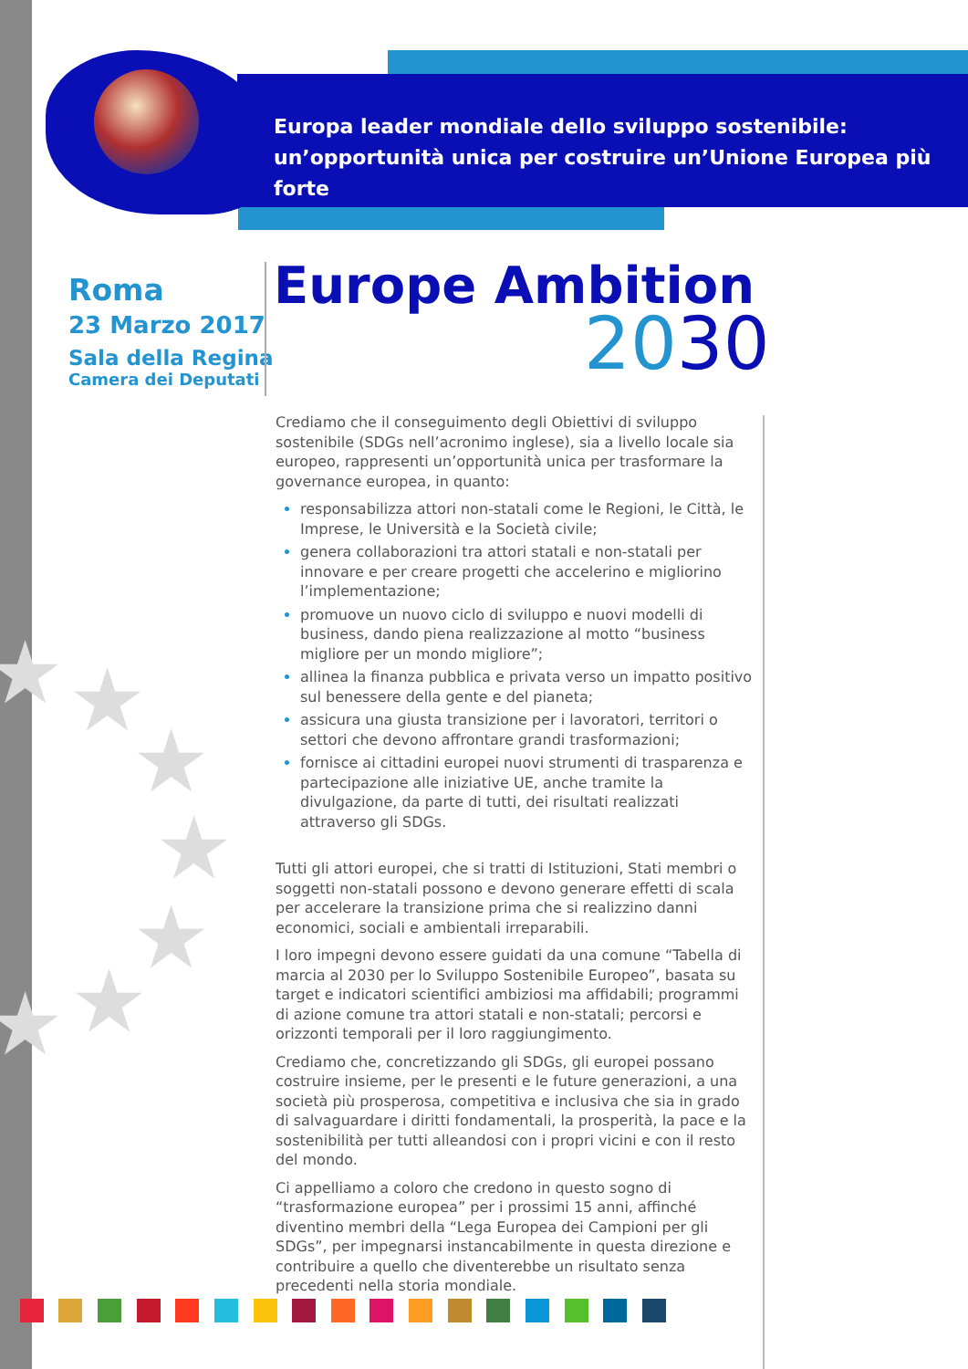Europa leader mondiale dello sviluppo sostenibile:
un’opportunità unica per costruire un’Unione Europea più forte
Roma
23 Marzo 2017
Sala della Regina
Camera dei Deputati
Europe Ambition
2030
★ ★
★
★
★
★
★
Crediamo che il conseguimento degli Obiettivi di sviluppo sostenibile (SDGs nell’acronimo inglese), sia a livello locale sia europeo, rappresenti un’opportunità unica per trasformare la governance europea, in quanto:
responsabilizza attori non-statali come le Regioni, le Città, le Imprese, le Università e la Società civile;
genera collaborazioni tra attori statali e non-statali per innovare e per creare progetti che accelerino e migliorino l’implementazione;
promuove un nuovo ciclo di sviluppo e nuovi modelli di business, dando piena realizzazione al motto “business migliore per un mondo migliore”;
allinea la finanza pubblica e privata verso un impatto positivo sul benessere della gente e del pianeta;
assicura una giusta transizione per i lavoratori, territori o settori che devono affrontare grandi trasformazioni;
fornisce ai cittadini europei nuovi strumenti di trasparenza e partecipazione alle iniziative UE, anche tramite la divulgazione, da parte di tutti, dei risultati realizzati attraverso gli SDGs.
Tutti gli attori europei, che si tratti di Istituzioni, Stati membri o soggetti non-statali possono e devono generare effetti di scala per accelerare la transizione prima che si realizzino danni economici, sociali e ambientali irreparabili.
I loro impegni devono essere guidati da una comune “Tabella di marcia al 2030 per lo Sviluppo Sostenibile Europeo”, basata su target e indicatori scientifici ambiziosi ma affidabili; programmi di azione comune tra attori statali e non-statali; percorsi e orizzonti temporali per il loro raggiungimento.
Crediamo che, concretizzando gli SDGs, gli europei possano costruire insieme, per le presenti e le future generazioni, a una società più prosperosa, competitiva e inclusiva che sia in grado di salvaguardare i diritti fondamentali, la prosperità, la pace e la sostenibilità per tutti alleandosi con i propri vicini e con il resto del mondo.
Ci appelliamo a coloro che credono in questo sogno di “trasformazione europea” per i prossimi 15 anni, affinché diventino membri della “Lega Europea dei Campioni per gli SDGs”, per impegnarsi instancabilmente in questa direzione e contribuire a quello che diventerebbe un risultato senza precedenti nella storia mondiale.